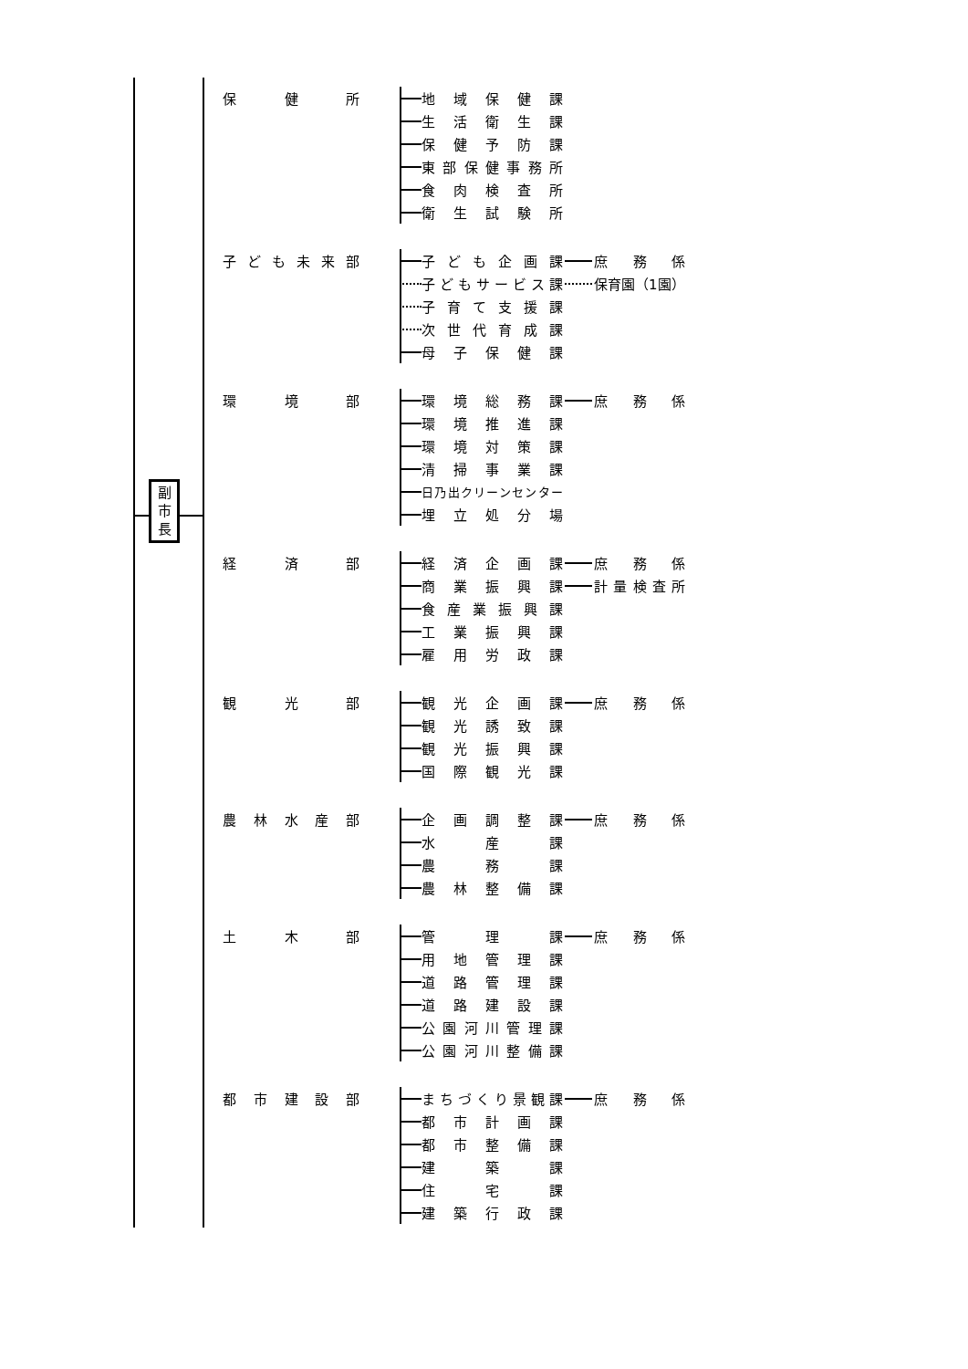副
市
長
保健所 地域保健課
生活衛生課
保健予防課
東部保健事務所
食肉検査所
衛生試験所
子ども未来部 子ども企画課 庶務係
子どもサービス課 保育園（1園）
子育て支援課
次世代育成課
母子保健課
環境部 環境総務課 庶務係
環境推進課
環境対策課
清掃事業課
日乃出クリーンセンター
埋立処分場
経済部 経済企画課 庶務係
商業振興課 計量検査所
食産業振興課
工業振興課
雇用労政課
観光部 観光企画課 庶務係
観光誘致課
観光振興課
国際観光課
農林水産部 企画調整課 庶務係
水産課
農務課
農林整備課
土木部 管理課 庶務係
用地管理課
道路管理課
道路建設課
公園河川管理課
公園河川整備課
都市建設部 まちづくり景観課 庶務係
都市計画課
都市整備課
建築課
住宅課
建築行政課